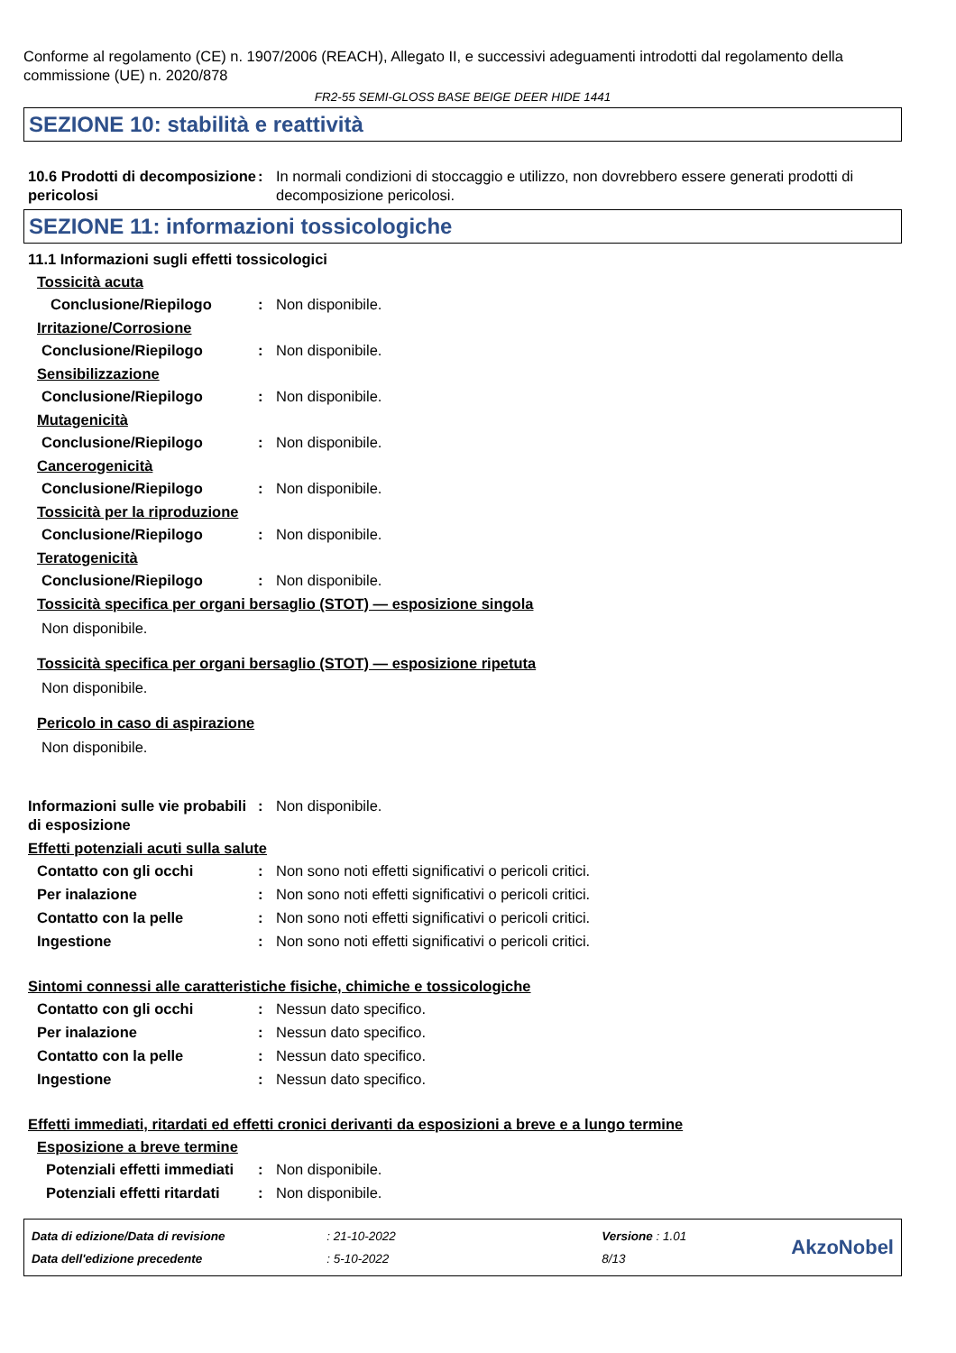Conforme al regolamento (CE) n. 1907/2006 (REACH), Allegato II, e successivi adeguamenti introdotti dal regolamento della commissione (UE) n. 2020/878
FR2-55 SEMI-GLOSS BASE BEIGE DEER HIDE 1441
SEZIONE 10: stabilità e reattività
10.6 Prodotti di decomposizione pericolosi
: In normali condizioni di stoccaggio e utilizzo, non dovrebbero essere generati prodotti di decomposizione pericolosi.
SEZIONE 11: informazioni tossicologiche
11.1 Informazioni sugli effetti tossicologici
Tossicità acuta
Conclusione/Riepilogo : Non disponibile.
Irritazione/Corrosione
Conclusione/Riepilogo : Non disponibile.
Sensibilizzazione
Conclusione/Riepilogo : Non disponibile.
Mutagenicità
Conclusione/Riepilogo : Non disponibile.
Cancerogenicità
Conclusione/Riepilogo : Non disponibile.
Tossicità per la riproduzione
Conclusione/Riepilogo : Non disponibile.
Teratogenicità
Conclusione/Riepilogo : Non disponibile.
Tossicità specifica per organi bersaglio (STOT) — esposizione singola
Non disponibile.
Tossicità specifica per organi bersaglio (STOT) — esposizione ripetuta
Non disponibile.
Pericolo in caso di aspirazione
Non disponibile.
Informazioni sulle vie probabili di esposizione
: Non disponibile.
Effetti potenziali acuti sulla salute
Contatto con gli occhi : Non sono noti effetti significativi o pericoli critici.
Per inalazione : Non sono noti effetti significativi o pericoli critici.
Contatto con la pelle : Non sono noti effetti significativi o pericoli critici.
Ingestione : Non sono noti effetti significativi o pericoli critici.
Sintomi connessi alle caratteristiche fisiche, chimiche e tossicologiche
Contatto con gli occhi : Nessun dato specifico.
Per inalazione : Nessun dato specifico.
Contatto con la pelle : Nessun dato specifico.
Ingestione : Nessun dato specifico.
Effetti immediati, ritardati ed effetti cronici derivanti da esposizioni a breve e a lungo termine
Esposizione a breve termine
Potenziali effetti immediati
: Non disponibile.
Potenziali effetti ritardati
: Non disponibile.
Data di edizione/Data di revisione
Data dell'edizione precedente
: 21-10-2022
: 5-10-2022
Versione : 1.01
8/13
AkzoNobel